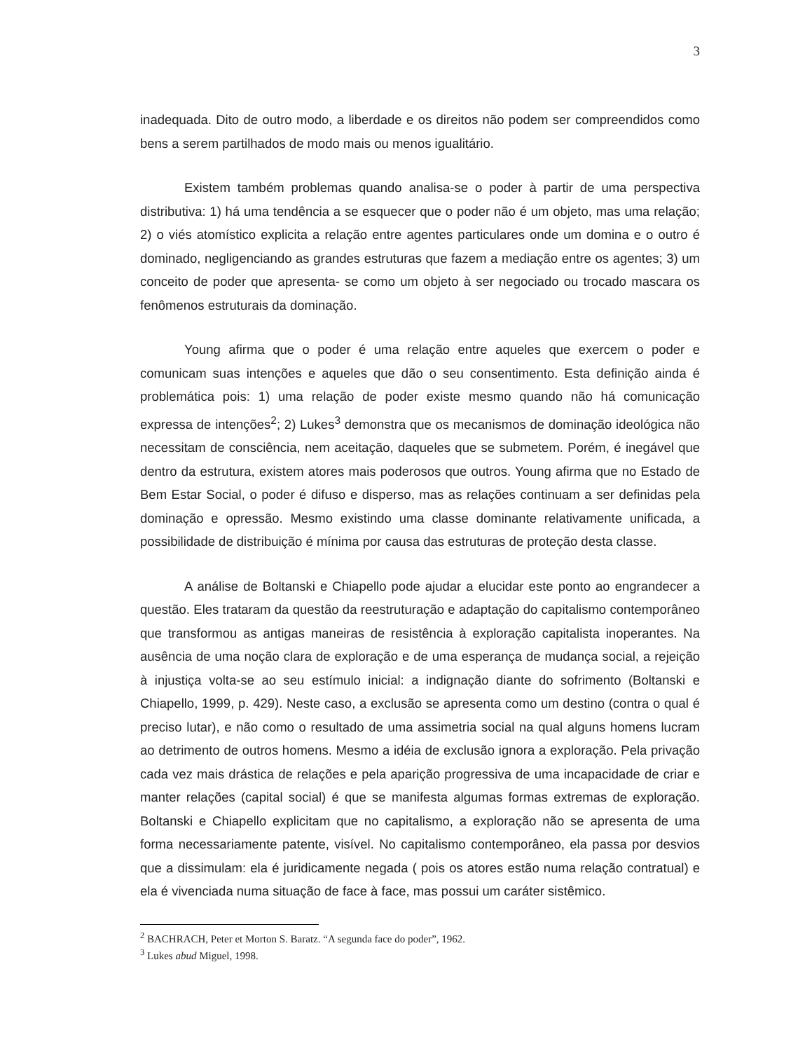3
inadequada. Dito de outro modo, a liberdade e os direitos não podem ser compreendidos como bens a serem partilhados de modo mais ou menos igualitário.
Existem também problemas quando analisa-se o poder à partir de uma perspectiva distributiva: 1) há uma tendência a se esquecer que o poder não é um objeto, mas uma relação; 2) o viés atomístico explicita a relação entre agentes particulares onde um domina e o outro é dominado, negligenciando as grandes estruturas que fazem a mediação entre os agentes; 3) um conceito de poder que apresenta- se como um objeto à ser negociado ou trocado mascara os fenômenos estruturais da dominação.
Young afirma que o poder é uma relação entre aqueles que exercem o poder e comunicam suas intenções e aqueles que dão o seu consentimento. Esta definição ainda é problemática pois: 1) uma relação de poder existe mesmo quando não há comunicação expressa de intenções<sup>2</sup>; 2) Lukes<sup>3</sup> demonstra que os mecanismos de dominação ideológica não necessitam de consciência, nem aceitação, daqueles que se submetem. Porém, é inegável que dentro da estrutura, existem atores mais poderosos que outros. Young afirma que no Estado de Bem Estar Social, o poder é difuso e disperso, mas as relações continuam a ser definidas pela dominação e opressão. Mesmo existindo uma classe dominante relativamente unificada, a possibilidade de distribuição é mínima por causa das estruturas de proteção desta classe.
A análise de Boltanski e Chiapello pode ajudar a elucidar este ponto ao engrandecer a questão. Eles trataram da questão da reestruturação e adaptação do capitalismo contemporâneo que transformou as antigas maneiras de resistência à exploração capitalista inoperantes. Na ausência de uma noção clara de exploração e de uma esperança de mudança social, a rejeição à injustiça volta-se ao seu estímulo inicial: a indignação diante do sofrimento (Boltanski e Chiapello, 1999, p. 429). Neste caso, a exclusão se apresenta como um destino (contra o qual é preciso lutar), e não como o resultado de uma assimetria social na qual alguns homens lucram ao detrimento de outros homens. Mesmo a idéia de exclusão ignora a exploração. Pela privação cada vez mais drástica de relações e pela aparição progressiva de uma incapacidade de criar e manter relações (capital social) é que se manifesta algumas formas extremas de exploração. Boltanski e Chiapello explicitam que no capitalismo, a exploração não se apresenta de uma forma necessariamente patente, visível. No capitalismo contemporâneo, ela passa por desvios que a dissimulam: ela é juridicamente negada ( pois os atores estão numa relação contratual) e ela é vivenciada numa situação de face à face, mas possui um caráter sistêmico.
<sup>2</sup> BACHRACH, Peter et Morton S. Baratz. “A segunda face do poder”, 1962.
<sup>3</sup> Lukes abud Miguel, 1998.